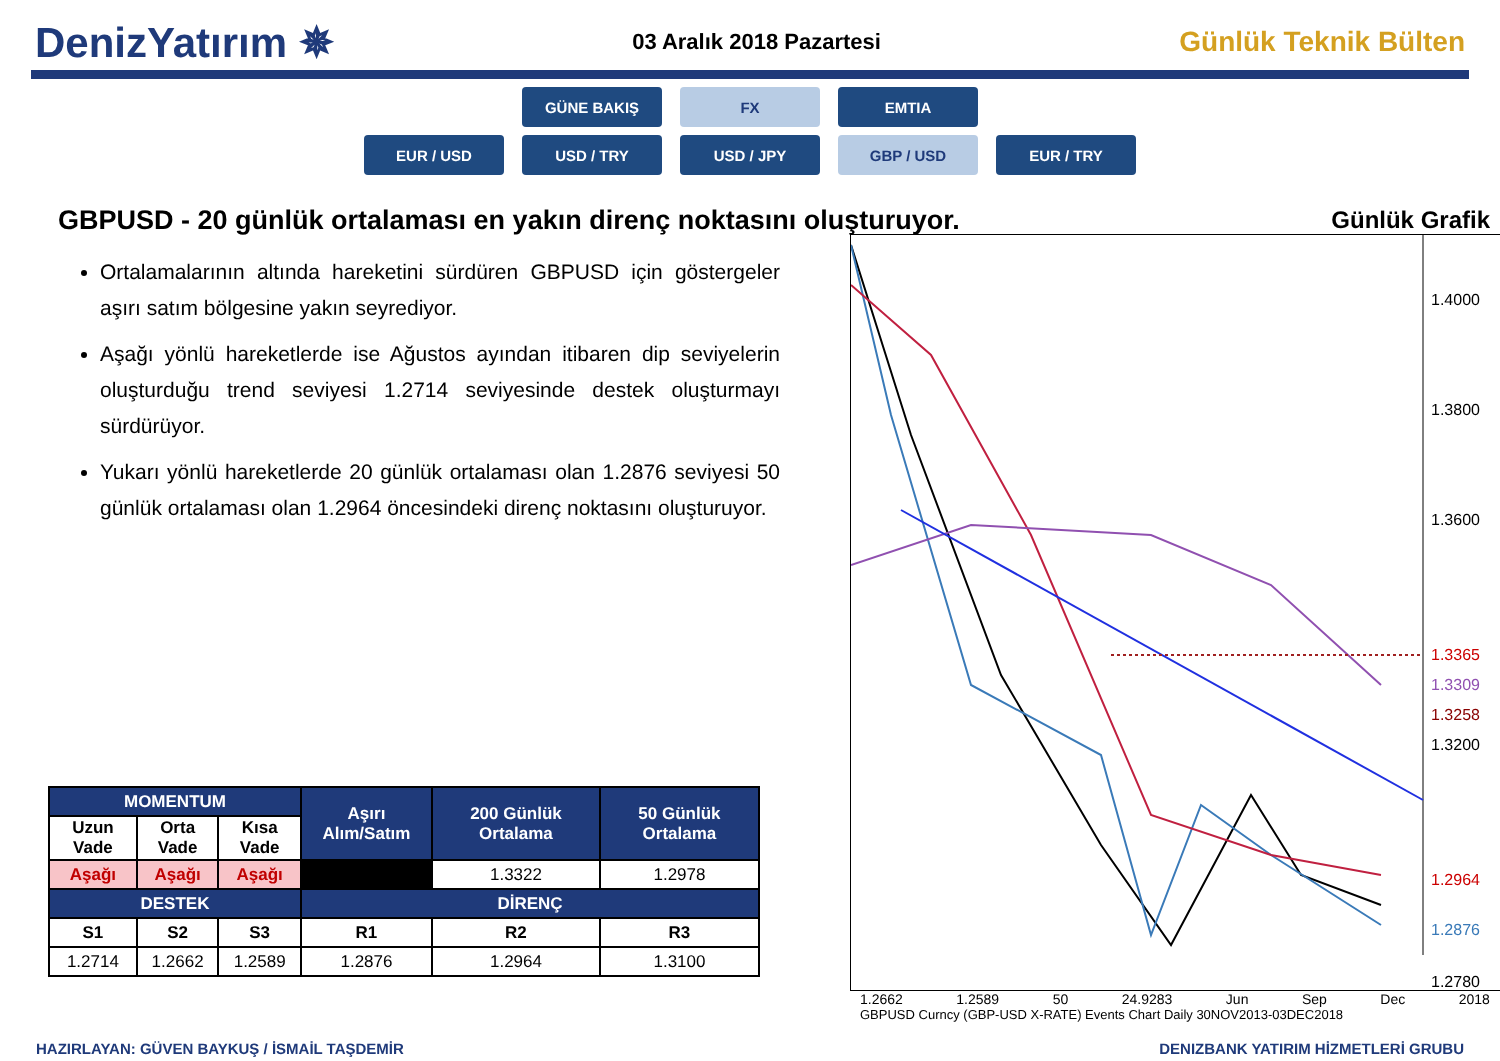DenizYatırım ✵
03 Aralık 2018 Pazartesi
Günlük Teknik Bülten
GÜNE BAKIŞ FX EMTIA
EUR / USD USD / TRY USD / JPY GBP / USD EUR / TRY
GBPUSD - 20 günlük ortalaması en yakın direnç noktasını oluşturuyor.
Ortalamalarının altında hareketini sürdüren GBPUSD için göstergeler aşırı satım bölgesine yakın seyrediyor.
Aşağı yönlü hareketlerde ise Ağustos ayından itibaren dip seviyelerin oluşturduğu trend seviyesi 1.2714 seviyesinde destek oluşturmayı sürdürüyor.
Yukarı yönlü hareketlerde 20 günlük ortalaması olan 1.2876 seviyesi 50 günlük ortalaması olan 1.2964 öncesindeki direnç noktasını oluşturuyor.
| MOMENTUM | | | Aşırı Alım/Satım | 200 Günlük Ortalama | 50 Günlük Ortalama |
| --- | --- | --- | --- | --- | --- |
| Uzun Vade | Orta Vade | Kısa Vade | | | |
| Aşağı | Aşağı | Aşağı | | 1.3322 | 1.2978 |
| DESTEK | | | DİRENÇ | | |
| S1 | S2 | S3 | R1 | R2 | R3 |
| 1.2714 | 1.2662 | 1.2589 | 1.2876 | 1.2964 | 1.3100 |
Günlük Grafik
1.4000
1.3800
1.3600
1.3365
1.3309
1.3258
1.3200
1.2964
1.2876
1.2780
1.2662 1.2589 50 24.9283 Jun Sep Dec 2018
GBPUSD Curncy (GBP-USD X-RATE) Events Chart Daily 30NOV2013-03DEC2018
HAZIRLAYAN: GÜVEN BAYKUŞ / İSMAİL TAŞDEMİR DENIZBANK YATIRIM HİZMETLERİ GRUBU